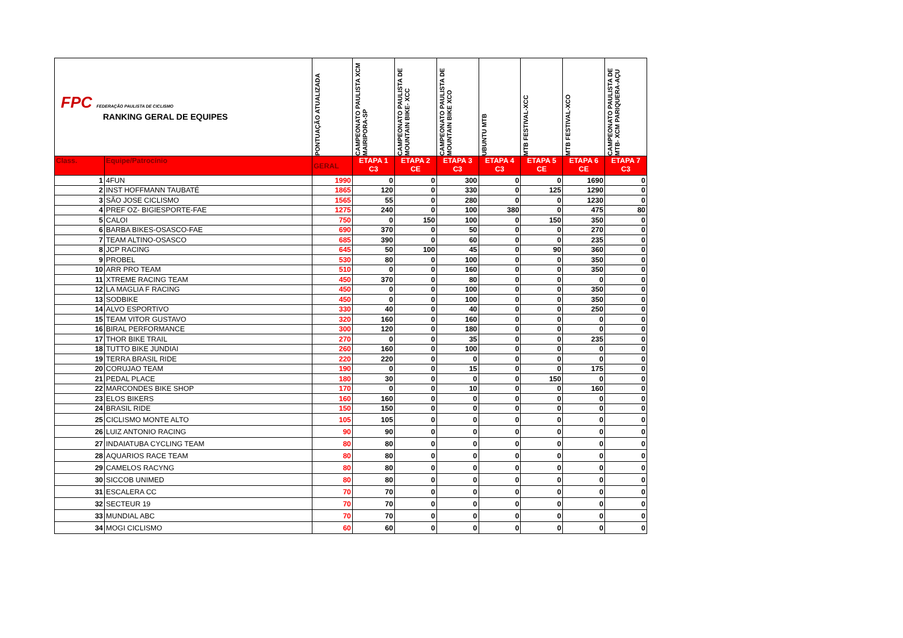| FPC FEDERAÇÃO PAULISTA DE CICLISMO RANKING GERAL DE EQUIPES | | PONTUAÇÃO ATUALIZADA | CAMPEONATO PAULISTA XCM MAIRIPORA-SP | CAMPEONATO PAULISTA DE MOUNTAIN BIKE- XCC | CAMPEONATO PAULISTA DE MOUNTAIN BIKE XCO | UBUNTU MTB | MTB FESTIVAL-XCC | MTB FESTIVAL-XCO | CAMPEONATO PAULISTA DE MTB- XCM PARIQUERA-AÇU |
| Class. | Equipe/Patrocínio | GERAL | ETAPA 1 C3 | ETAPA 2 CE | ETAPA 3 C3 | ETAPA 4 C3 | ETAPA 5 CE | ETAPA 6 CE | ETAPA 7 C3 |
| 1 | 4FUN | 1990 | 0 | 0 | 300 | 0 | 0 | 1690 | 0 |
| 2 | INST HOFFMANN TAUBATÉ | 1865 | 120 | 0 | 330 | 0 | 125 | 1290 | 0 |
| 3 | SÃO JOSE CICLISMO | 1565 | 55 | 0 | 280 | 0 | 0 | 1230 | 0 |
| 4 | PREF OZ- BIGIESPORTE-FAE | 1275 | 240 | 0 | 100 | 380 | 0 | 475 | 80 |
| 5 | CALOI | 750 | 0 | 150 | 100 | 0 | 150 | 350 | 0 |
| 6 | BARBA BIKES-OSASCO-FAE | 690 | 370 | 0 | 50 | 0 | 0 | 270 | 0 |
| 7 | TEAM ALTINO-OSASCO | 685 | 390 | 0 | 60 | 0 | 0 | 235 | 0 |
| 8 | JCP RACING | 645 | 50 | 100 | 45 | 0 | 90 | 360 | 0 |
| 9 | PROBEL | 530 | 80 | 0 | 100 | 0 | 0 | 350 | 0 |
| 10 | ARR PRO TEAM | 510 | 0 | 0 | 160 | 0 | 0 | 350 | 0 |
| 11 | XTREME RACING TEAM | 450 | 370 | 0 | 80 | 0 | 0 | 0 | 0 |
| 12 | LA MAGLIA F RACING | 450 | 0 | 0 | 100 | 0 | 0 | 350 | 0 |
| 13 | SODBIKE | 450 | 0 | 0 | 100 | 0 | 0 | 350 | 0 |
| 14 | ALVO ESPORTIVO | 330 | 40 | 0 | 40 | 0 | 0 | 250 | 0 |
| 15 | TEAM VITOR GUSTAVO | 320 | 160 | 0 | 160 | 0 | 0 | 0 | 0 |
| 16 | BIRAL PERFORMANCE | 300 | 120 | 0 | 180 | 0 | 0 | 0 | 0 |
| 17 | THOR BIKE TRAIL | 270 | 0 | 0 | 35 | 0 | 0 | 235 | 0 |
| 18 | TUTTO BIKE JUNDIAI | 260 | 160 | 0 | 100 | 0 | 0 | 0 | 0 |
| 19 | TERRA BRASIL RIDE | 220 | 220 | 0 | 0 | 0 | 0 | 0 | 0 |
| 20 | CORUJAO TEAM | 190 | 0 | 0 | 15 | 0 | 0 | 175 | 0 |
| 21 | PEDAL PLACE | 180 | 30 | 0 | 0 | 0 | 150 | 0 | 0 |
| 22 | MARCONDES BIKE SHOP | 170 | 0 | 0 | 10 | 0 | 0 | 160 | 0 |
| 23 | ELOS BIKERS | 160 | 160 | 0 | 0 | 0 | 0 | 0 | 0 |
| 24 | BRASIL RIDE | 150 | 150 | 0 | 0 | 0 | 0 | 0 | 0 |
| 25 | CICLISMO MONTE ALTO | 105 | 105 | 0 | 0 | 0 | 0 | 0 | 0 |
| 26 | LUIZ ANTONIO RACING | 90 | 90 | 0 | 0 | 0 | 0 | 0 | 0 |
| 27 | INDAIATUBA CYCLING TEAM | 80 | 80 | 0 | 0 | 0 | 0 | 0 | 0 |
| 28 | AQUARIOS RACE TEAM | 80 | 80 | 0 | 0 | 0 | 0 | 0 | 0 |
| 29 | CAMELOS RACYNG | 80 | 80 | 0 | 0 | 0 | 0 | 0 | 0 |
| 30 | SICCOB UNIMED | 80 | 80 | 0 | 0 | 0 | 0 | 0 | 0 |
| 31 | ESCALERA CC | 70 | 70 | 0 | 0 | 0 | 0 | 0 | 0 |
| 32 | SECTEUR 19 | 70 | 70 | 0 | 0 | 0 | 0 | 0 | 0 |
| 33 | MUNDIAL ABC | 70 | 70 | 0 | 0 | 0 | 0 | 0 | 0 |
| 34 | MOGI CICLISMO | 60 | 60 | 0 | 0 | 0 | 0 | 0 | 0 |